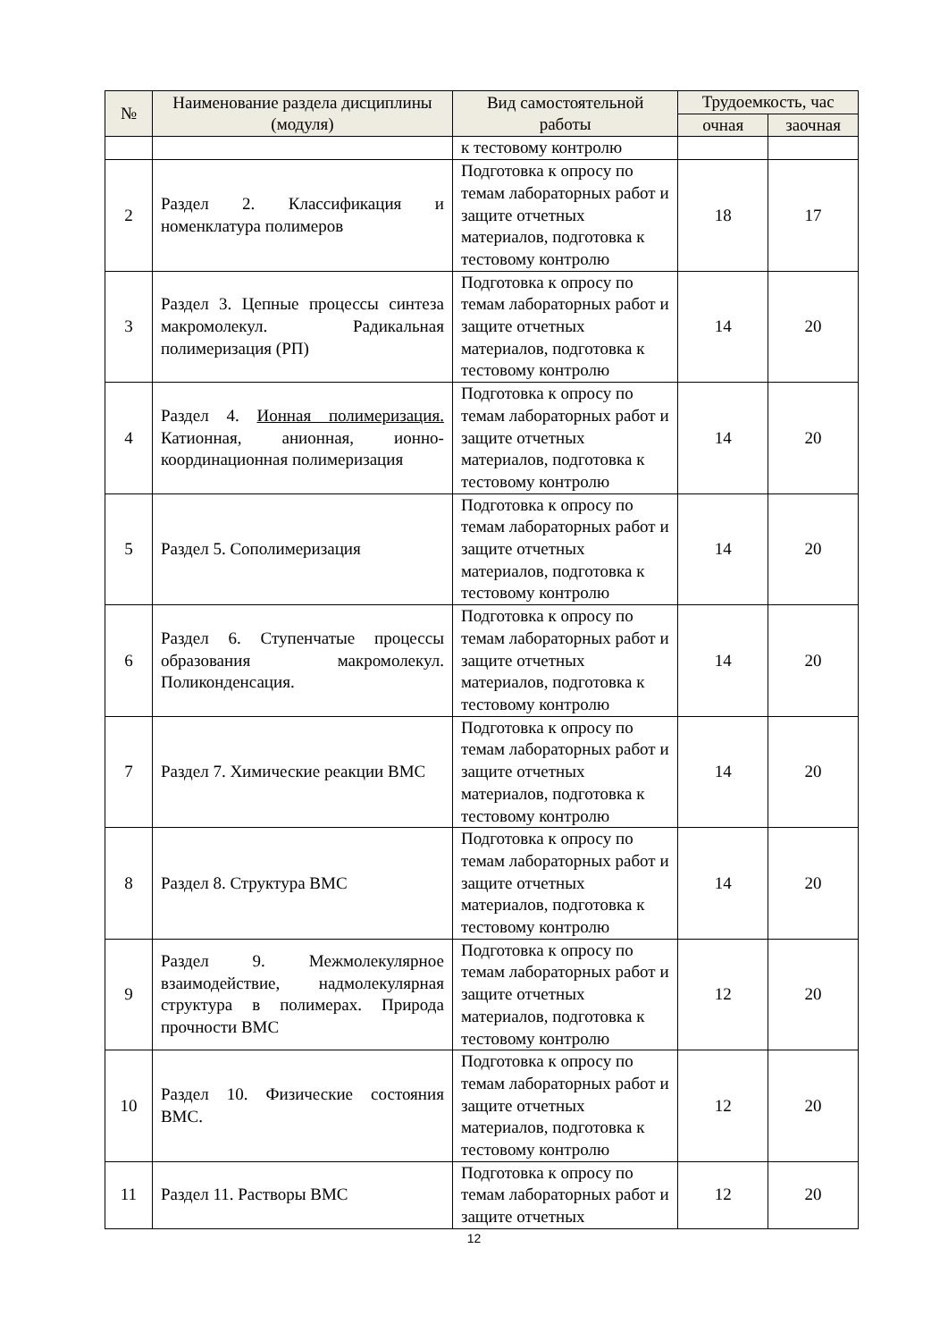| № | Наименование раздела дисциплины (модуля) | Вид самостоятельной работы | Трудоемкость, час | |
| --- | --- | --- | --- | --- |
| | | | очная | заочная |
| | | к тестовому контролю | | |
| 2 | Раздел 2. Классификация и номенклатура полимеров | Подготовка к опросу по темам лабораторных работ и защите отчетных материалов, подготовка к тестовому контролю | 18 | 17 |
| 3 | Раздел 3. Цепные процессы синтеза макромолекул. Радикальная полимеризация (РП) | Подготовка к опросу по темам лабораторных работ и защите отчетных материалов, подготовка к тестовому контролю | 14 | 20 |
| 4 | Раздел 4. Ионная полимеризация. Катионная, анионная, ионно-координационная полимеризация | Подготовка к опросу по темам лабораторных работ и защите отчетных материалов, подготовка к тестовому контролю | 14 | 20 |
| 5 | Раздел 5. Сополимеризация | Подготовка к опросу по темам лабораторных работ и защите отчетных материалов, подготовка к тестовому контролю | 14 | 20 |
| 6 | Раздел 6. Ступенчатые процессы образования макромолекул. Поликонденсация. | Подготовка к опросу по темам лабораторных работ и защите отчетных материалов, подготовка к тестовому контролю | 14 | 20 |
| 7 | Раздел 7. Химические реакции ВМС | Подготовка к опросу по темам лабораторных работ и защите отчетных материалов, подготовка к тестовому контролю | 14 | 20 |
| 8 | Раздел 8. Структура ВМС | Подготовка к опросу по темам лабораторных работ и защите отчетных материалов, подготовка к тестовому контролю | 14 | 20 |
| 9 | Раздел 9. Межмолекулярное взаимодействие, надмолекулярная структура в полимерах. Природа прочности ВМС | Подготовка к опросу по темам лабораторных работ и защите отчетных материалов, подготовка к тестовому контролю | 12 | 20 |
| 10 | Раздел 10. Физические состояния ВМС. | Подготовка к опросу по темам лабораторных работ и защите отчетных материалов, подготовка к тестовому контролю | 12 | 20 |
| 11 | Раздел 11. Растворы ВМС | Подготовка к опросу по темам лабораторных работ и защите отчетных | 12 | 20 |
12